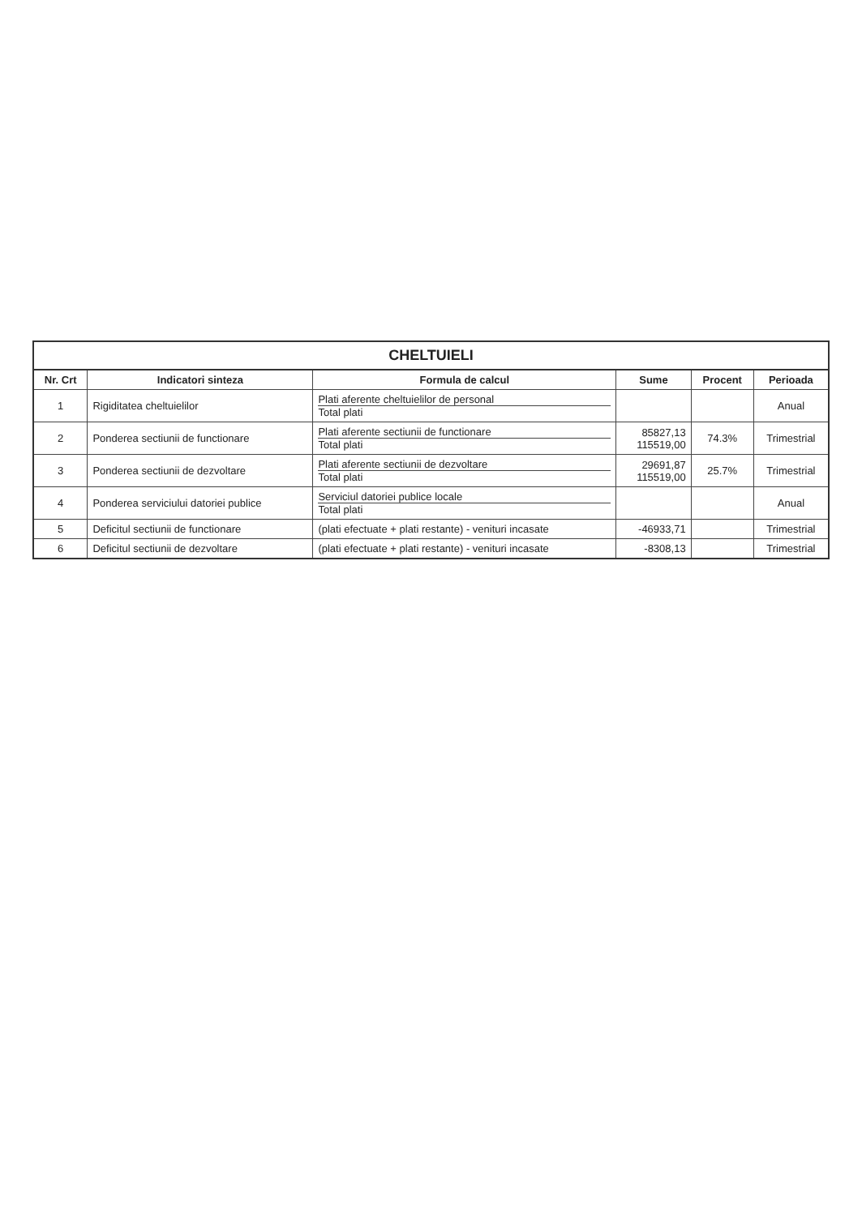CHELTUIELI
| Nr. Crt | Indicatori sinteza | Formula de calcul | Sume | Procent | Perioada |
| --- | --- | --- | --- | --- | --- |
| 1 | Rigiditatea cheltuielilor | Plati aferente cheltuielilor de personal Total plati | | | Anual |
| 2 | Ponderea sectiunii de functionare | Plati aferente sectiunii de functionare Total plati | 85827,13 115519,00 | 74.3% | Trimestrial |
| 3 | Ponderea sectiunii de dezvoltare | Plati aferente sectiunii de dezvoltare Total plati | 29691,87 115519,00 | 25.7% | Trimestrial |
| 4 | Ponderea serviciului datoriei publice | Serviciul datoriei publice locale Total plati | | | Anual |
| 5 | Deficitul sectiunii de functionare | (plati efectuate + plati restante) - venituri incasate | -46933,71 | | Trimestrial |
| 6 | Deficitul sectiunii de dezvoltare | (plati efectuate + plati restante) - venituri incasate | -8308,13 | | Trimestrial |